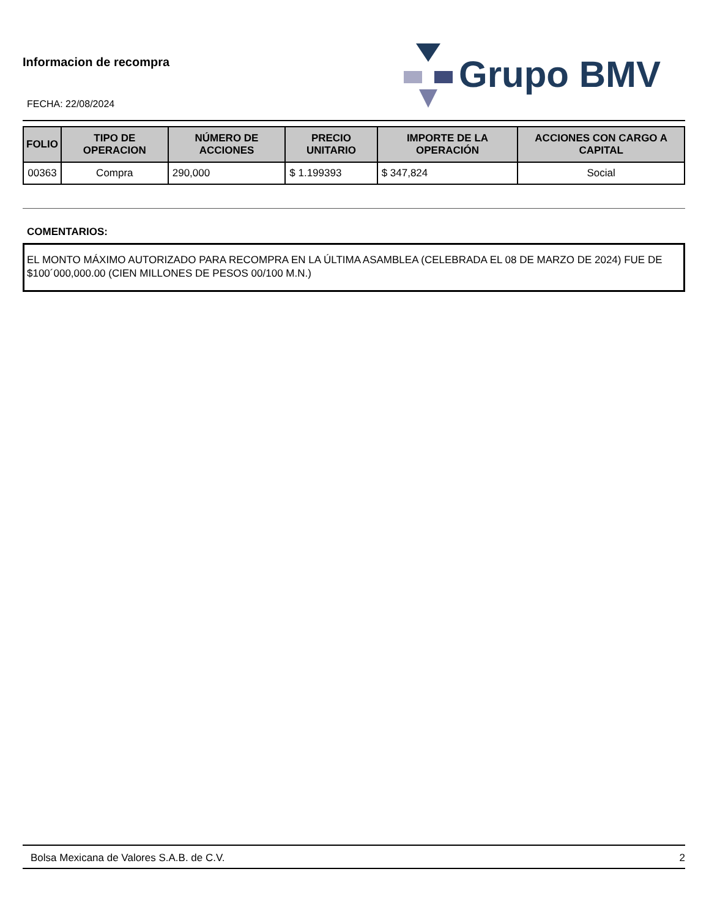Informacion de recompra
FECHA: 22/08/2024
Grupo BMV
| FOLIO | TIPO DE OPERACION | NÚMERO DE ACCIONES | PRECIO UNITARIO | IMPORTE DE LA OPERACIÓN | ACCIONES CON CARGO A CAPITAL |
| --- | --- | --- | --- | --- | --- |
| 00363 | Compra | 290,000 | $ 1.199393 | $ 347,824 | Social |
COMENTARIOS:
EL MONTO MÁXIMO AUTORIZADO PARA RECOMPRA EN LA ÚLTIMA ASAMBLEA (CELEBRADA EL 08 DE MARZO DE 2024) FUE DE $100´000,000.00 (CIEN MILLONES DE PESOS 00/100 M.N.)
Bolsa Mexicana de Valores S.A.B. de C.V. 2